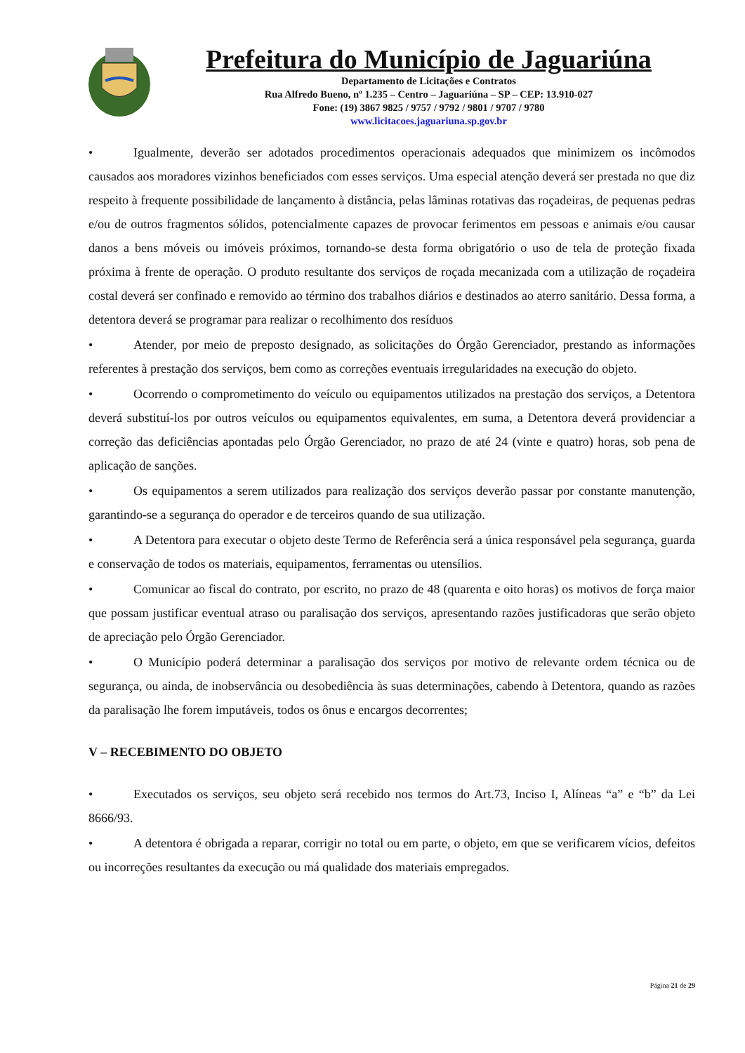Prefeitura do Município de Jaguariúna
Departamento de Licitações e Contratos
Rua Alfredo Bueno, nº 1.235 – Centro – Jaguariúna – SP – CEP: 13.910-027
Fone: (19) 3867 9825 / 9757 / 9792 / 9801 / 9707 / 9780
www.licitacoes.jaguariuna.sp.gov.br
• Igualmente, deverão ser adotados procedimentos operacionais adequados que minimizem os incômodos causados aos moradores vizinhos beneficiados com esses serviços. Uma especial atenção deverá ser prestada no que diz respeito à frequente possibilidade de lançamento à distância, pelas lâminas rotativas das roçadeiras, de pequenas pedras e/ou de outros fragmentos sólidos, potencialmente capazes de provocar ferimentos em pessoas e animais e/ou causar danos a bens móveis ou imóveis próximos, tornando-se desta forma obrigatório o uso de tela de proteção fixada próxima à frente de operação. O produto resultante dos serviços de roçada mecanizada com a utilização de roçadeira costal deverá ser confinado e removido ao término dos trabalhos diários e destinados ao aterro sanitário. Dessa forma, a detentora deverá se programar para realizar o recolhimento dos resíduos
• Atender, por meio de preposto designado, as solicitações do Órgão Gerenciador, prestando as informações referentes à prestação dos serviços, bem como as correções eventuais irregularidades na execução do objeto.
• Ocorrendo o comprometimento do veículo ou equipamentos utilizados na prestação dos serviços, a Detentora deverá substituí-los por outros veículos ou equipamentos equivalentes, em suma, a Detentora deverá providenciar a correção das deficiências apontadas pelo Órgão Gerenciador, no prazo de até 24 (vinte e quatro) horas, sob pena de aplicação de sanções.
• Os equipamentos a serem utilizados para realização dos serviços deverão passar por constante manutenção, garantindo-se a segurança do operador e de terceiros quando de sua utilização.
• A Detentora para executar o objeto deste Termo de Referência será a única responsável pela segurança, guarda e conservação de todos os materiais, equipamentos, ferramentas ou utensílios.
• Comunicar ao fiscal do contrato, por escrito, no prazo de 48 (quarenta e oito horas) os motivos de força maior que possam justificar eventual atraso ou paralisação dos serviços, apresentando razões justificadoras que serão objeto de apreciação pelo Órgão Gerenciador.
• O Município poderá determinar a paralisação dos serviços por motivo de relevante ordem técnica ou de segurança, ou ainda, de inobservância ou desobediência às suas determinações, cabendo à Detentora, quando as razões da paralisação lhe forem imputáveis, todos os ônus e encargos decorrentes;
V – RECEBIMENTO DO OBJETO
• Executados os serviços, seu objeto será recebido nos termos do Art.73, Inciso I, Alíneas “a” e “b” da Lei 8666/93.
• A detentora é obrigada a reparar, corrigir no total ou em parte, o objeto, em que se verificarem vícios, defeitos ou incorreções resultantes da execução ou má qualidade dos materiais empregados.
Página 21 de 29